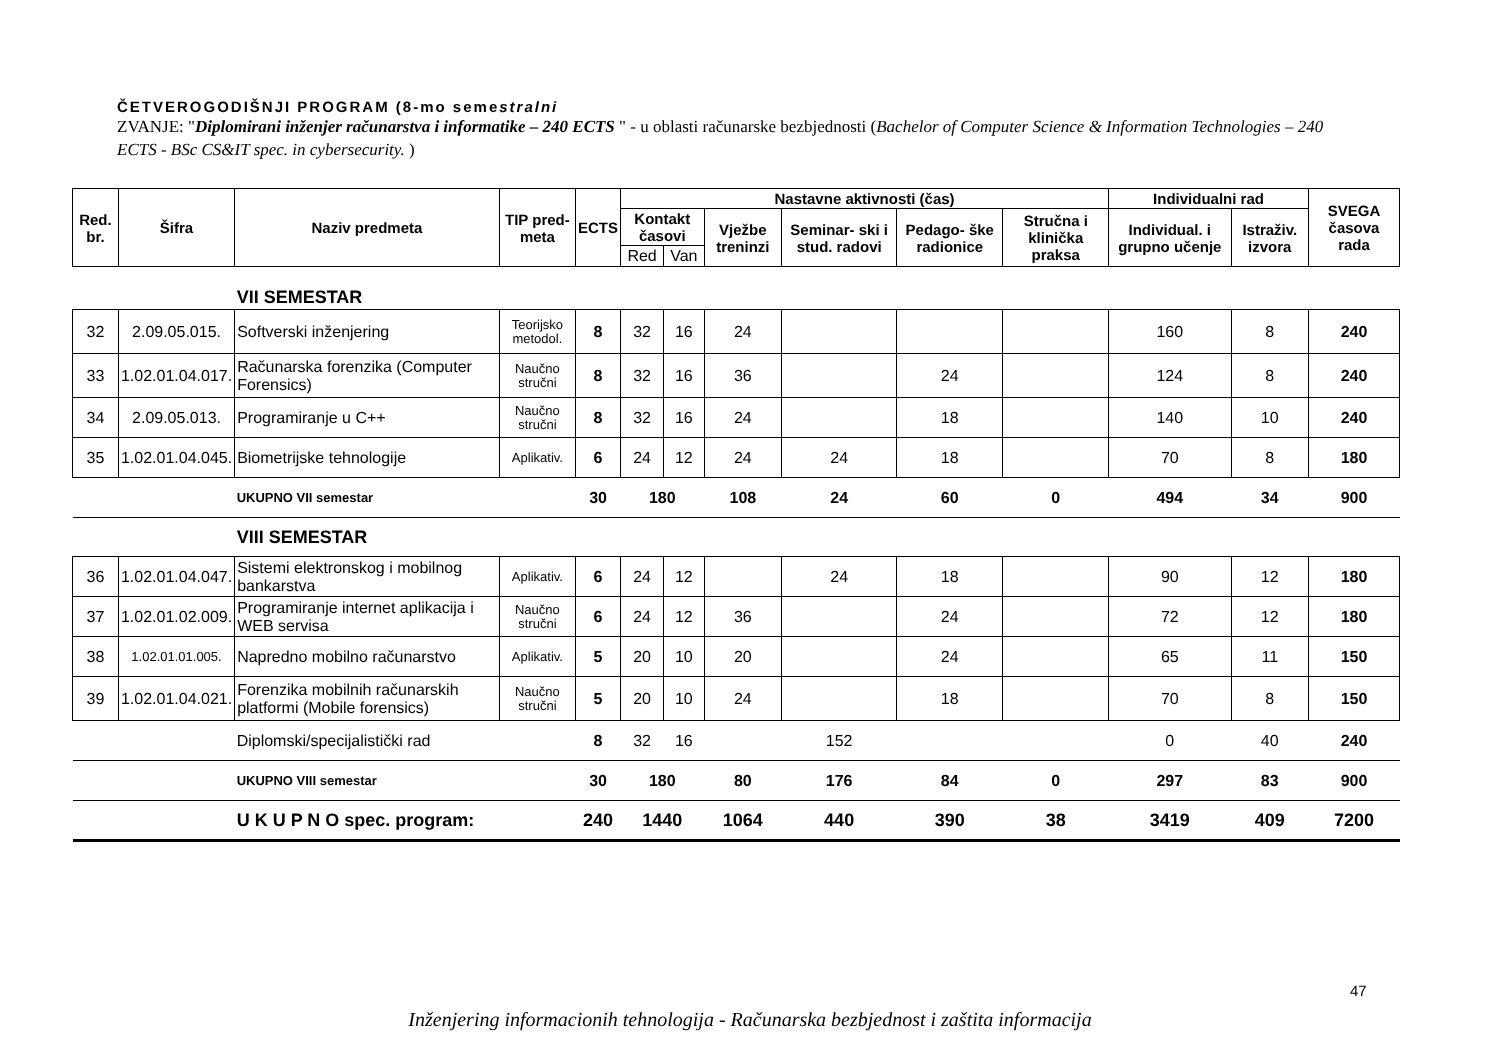ČETVEROGODIŠNJI PROGRAM (8-mo semestralni
ZVANJE: "Diplomirani inženjer računarstva i informatike – 240 ECTS " - u oblasti računarske bezbjednosti (Bachelor of Computer Science & Information Technologies – 240 ECTS - BSc CS&IT spec. in cybersecurity. )
| Red. br. | Šifra | Naziv predmeta | TIP pred- meta | ECTS | Nastavne aktivnosti (čas) | | | | | | Individualni rad | | SVEGA časova rada |
| --- | --- | --- | --- | --- | --- | --- | --- | --- | --- | --- | --- | --- | --- |
| | | | | | Kontakt časovi | | Vježbe treninzi | Seminar- ski i stud. radovi | Pedago- ške radionice | Stručna i klinička praksa | Individual. i grupno učenje | Istraživ. izvora | |
| | | | | | Red | Van | | | | | | | |
| | | VII SEMESTAR | | | | | | | | | | | |
| 32 | 2.09.05.015. | Softverski inženjering | Teorijsko metodol. | 8 | 32 | 16 | 24 | | | | 160 | 8 | 240 |
| 33 | 1.02.01.04.017. | Računarska forenzika (Computer Forensics) | Naučno stručni | 8 | 32 | 16 | 36 | | 24 | | 124 | 8 | 240 |
| 34 | 2.09.05.013. | Programiranje u C++ | Naučno stručni | 8 | 32 | 16 | 24 | | 18 | | 140 | 10 | 240 |
| 35 | 1.02.01.04.045. | Biometrijske tehnologije | Aplikativ. | 6 | 24 | 12 | 24 | 24 | 18 | | 70 | 8 | 180 |
| | | UKUPNO VII semestar | | 30 | 180 | | 108 | 24 | 60 | 0 | 494 | 34 | 900 |
| | | VIII SEMESTAR | | | | | | | | | | | |
| 36 | 1.02.01.04.047. | Sistemi elektronskog i mobilnog bankarstva | Aplikativ. | 6 | 24 | 12 | | 24 | 18 | | 90 | 12 | 180 |
| 37 | 1.02.01.02.009. | Programiranje internet aplikacija i WEB servisa | Naučno stručni | 6 | 24 | 12 | 36 | | 24 | | 72 | 12 | 180 |
| 38 | 1.02.01.01.005. | Napredno mobilno računarstvo | Aplikativ. | 5 | 20 | 10 | 20 | | 24 | | 65 | 11 | 150 |
| 39 | 1.02.01.04.021. | Forenzika mobilnih računarskih platformi (Mobile forensics) | Naučno stručni | 5 | 20 | 10 | 24 | | 18 | | 70 | 8 | 150 |
| | | Diplomski/specijalistički rad | | 8 | 32 | 16 | | 152 | | | 0 | 40 | 240 |
| | | UKUPNO VIII semestar | | 30 | 180 | | 80 | 176 | 84 | 0 | 297 | 83 | 900 |
| | | U K U P N O spec. program: | | 240 | 1440 | | 1064 | 440 | 390 | 38 | 3419 | 409 | 7200 |
47
Inženjering informacionih tehnologija - Računarska bezbjednost i zaštita informacija